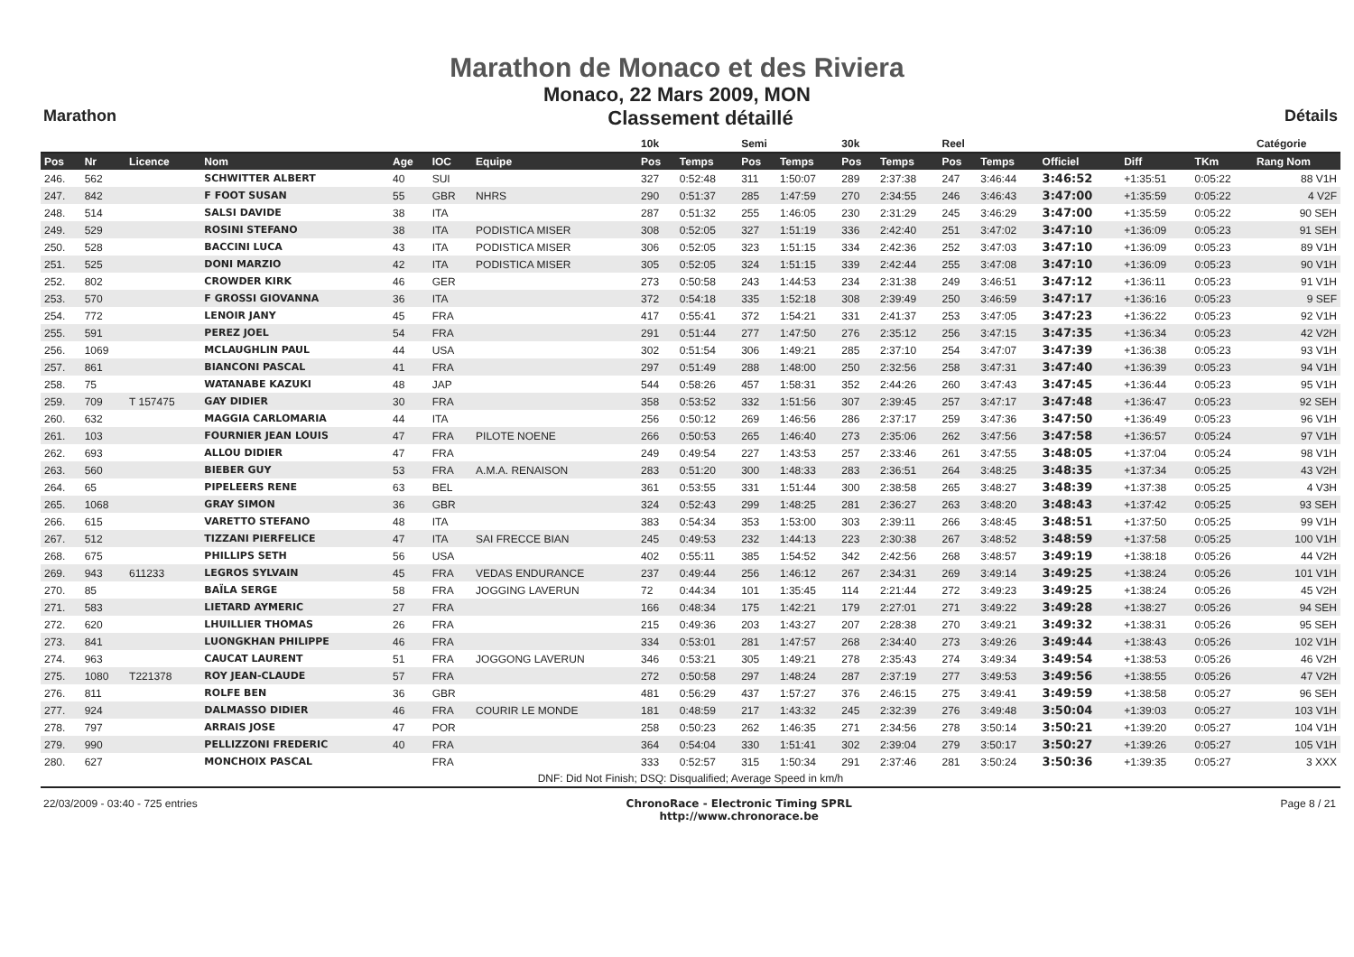Marathon de Monaco et des Riviera
Monaco, 22 Mars 2009, MON
Marathon Classement détaillé Détails
| | | | | | | | 10k | | Semi | | 30k | | Reel | | | | | Catégorie |
| --- | --- | --- | --- | --- | --- | --- | --- | --- | --- | --- | --- | --- | --- | --- | --- | --- | --- | --- |
| Pos | Nr | Licence | Nom | Age | IOC | Equipe | Pos | Temps | Pos | Temps | Pos | Temps | Pos | Temps | Officiel | Diff | TKm | Rang Nom |
| 246. | 562 | | SCHWITTER ALBERT | 40 | SUI | | 327 | 0:52:48 | 311 | 1:50:07 | 289 | 2:37:38 | 247 | 3:46:44 | 3:46:52 | +1:35:51 | 0:05:22 | 88 V1H |
| 247. | 842 | | F FOOT SUSAN | 55 | GBR | NHRS | 290 | 0:51:37 | 285 | 1:47:59 | 270 | 2:34:55 | 246 | 3:46:43 | 3:47:00 | +1:35:59 | 0:05:22 | 4 V2F |
| 248. | 514 | | SALSI DAVIDE | 38 | ITA | | 287 | 0:51:32 | 255 | 1:46:05 | 230 | 2:31:29 | 245 | 3:46:29 | 3:47:00 | +1:35:59 | 0:05:22 | 90 SEH |
| 249. | 529 | | ROSINI STEFANO | 38 | ITA | PODISTICA MISER | 308 | 0:52:05 | 327 | 1:51:19 | 336 | 2:42:40 | 251 | 3:47:02 | 3:47:10 | +1:36:09 | 0:05:23 | 91 SEH |
| 250. | 528 | | BACCINI LUCA | 43 | ITA | PODISTICA MISER | 306 | 0:52:05 | 323 | 1:51:15 | 334 | 2:42:36 | 252 | 3:47:03 | 3:47:10 | +1:36:09 | 0:05:23 | 89 V1H |
| 251. | 525 | | DONI MARZIO | 42 | ITA | PODISTICA MISER | 305 | 0:52:05 | 324 | 1:51:15 | 339 | 2:42:44 | 255 | 3:47:08 | 3:47:10 | +1:36:09 | 0:05:23 | 90 V1H |
| 252. | 802 | | CROWDER KIRK | 46 | GER | | 273 | 0:50:58 | 243 | 1:44:53 | 234 | 2:31:38 | 249 | 3:46:51 | 3:47:12 | +1:36:11 | 0:05:23 | 91 V1H |
| 253. | 570 | | F GROSSI GIOVANNA | 36 | ITA | | 372 | 0:54:18 | 335 | 1:52:18 | 308 | 2:39:49 | 250 | 3:46:59 | 3:47:17 | +1:36:16 | 0:05:23 | 9 SEF |
| 254. | 772 | | LENOIR JANY | 45 | FRA | | 417 | 0:55:41 | 372 | 1:54:21 | 331 | 2:41:37 | 253 | 3:47:05 | 3:47:23 | +1:36:22 | 0:05:23 | 92 V1H |
| 255. | 591 | | PEREZ JOEL | 54 | FRA | | 291 | 0:51:44 | 277 | 1:47:50 | 276 | 2:35:12 | 256 | 3:47:15 | 3:47:35 | +1:36:34 | 0:05:23 | 42 V2H |
| 256. | 1069 | | MCLAUGHLIN PAUL | 44 | USA | | 302 | 0:51:54 | 306 | 1:49:21 | 285 | 2:37:10 | 254 | 3:47:07 | 3:47:39 | +1:36:38 | 0:05:23 | 93 V1H |
| 257. | 861 | | BIANCONI PASCAL | 41 | FRA | | 297 | 0:51:49 | 288 | 1:48:00 | 250 | 2:32:56 | 258 | 3:47:31 | 3:47:40 | +1:36:39 | 0:05:23 | 94 V1H |
| 258. | 75 | | WATANABE KAZUKI | 48 | JAP | | 544 | 0:58:26 | 457 | 1:58:31 | 352 | 2:44:26 | 260 | 3:47:43 | 3:47:45 | +1:36:44 | 0:05:23 | 95 V1H |
| 259. | 709 | T 157475 | GAY DIDIER | 30 | FRA | | 358 | 0:53:52 | 332 | 1:51:56 | 307 | 2:39:45 | 257 | 3:47:17 | 3:47:48 | +1:36:47 | 0:05:23 | 92 SEH |
| 260. | 632 | | MAGGIA CARLOMARIA | 44 | ITA | | 256 | 0:50:12 | 269 | 1:46:56 | 286 | 2:37:17 | 259 | 3:47:36 | 3:47:50 | +1:36:49 | 0:05:23 | 96 V1H |
| 261. | 103 | | FOURNIER JEAN LOUIS | 47 | FRA | PILOTE NOENE | 266 | 0:50:53 | 265 | 1:46:40 | 273 | 2:35:06 | 262 | 3:47:56 | 3:47:58 | +1:36:57 | 0:05:24 | 97 V1H |
| 262. | 693 | | ALLOU DIDIER | 47 | FRA | | 249 | 0:49:54 | 227 | 1:43:53 | 257 | 2:33:46 | 261 | 3:47:55 | 3:48:05 | +1:37:04 | 0:05:24 | 98 V1H |
| 263. | 560 | | BIEBER GUY | 53 | FRA | A.M.A. RENAISON | 283 | 0:51:20 | 300 | 1:48:33 | 283 | 2:36:51 | 264 | 3:48:25 | 3:48:35 | +1:37:34 | 0:05:25 | 43 V2H |
| 264. | 65 | | PIPELEERS RENE | 63 | BEL | | 361 | 0:53:55 | 331 | 1:51:44 | 300 | 2:38:58 | 265 | 3:48:27 | 3:48:39 | +1:37:38 | 0:05:25 | 4 V3H |
| 265. | 1068 | | GRAY SIMON | 36 | GBR | | 324 | 0:52:43 | 299 | 1:48:25 | 281 | 2:36:27 | 263 | 3:48:20 | 3:48:43 | +1:37:42 | 0:05:25 | 93 SEH |
| 266. | 615 | | VARETTO STEFANO | 48 | ITA | | 383 | 0:54:34 | 353 | 1:53:00 | 303 | 2:39:11 | 266 | 3:48:45 | 3:48:51 | +1:37:50 | 0:05:25 | 99 V1H |
| 267. | 512 | | TIZZANI PIERFELICE | 47 | ITA | SAI FRECCE BIAN | 245 | 0:49:53 | 232 | 1:44:13 | 223 | 2:30:38 | 267 | 3:48:52 | 3:48:59 | +1:37:58 | 0:05:25 | 100 V1H |
| 268. | 675 | | PHILLIPS SETH | 56 | USA | | 402 | 0:55:11 | 385 | 1:54:52 | 342 | 2:42:56 | 268 | 3:48:57 | 3:49:19 | +1:38:18 | 0:05:26 | 44 V2H |
| 269. | 943 | 611233 | LEGROS SYLVAIN | 45 | FRA | VEDAS ENDURANCE | 237 | 0:49:44 | 256 | 1:46:12 | 267 | 2:34:31 | 269 | 3:49:14 | 3:49:25 | +1:38:24 | 0:05:26 | 101 V1H |
| 270. | 85 | | BAÏLA SERGE | 58 | FRA | JOGGING LAVERUN | 72 | 0:44:34 | 101 | 1:35:45 | 114 | 2:21:44 | 272 | 3:49:23 | 3:49:25 | +1:38:24 | 0:05:26 | 45 V2H |
| 271. | 583 | | LIETARD AYMERIC | 27 | FRA | | 166 | 0:48:34 | 175 | 1:42:21 | 179 | 2:27:01 | 271 | 3:49:22 | 3:49:28 | +1:38:27 | 0:05:26 | 94 SEH |
| 272. | 620 | | LHUILLIER THOMAS | 26 | FRA | | 215 | 0:49:36 | 203 | 1:43:27 | 207 | 2:28:38 | 270 | 3:49:21 | 3:49:32 | +1:38:31 | 0:05:26 | 95 SEH |
| 273. | 841 | | LUONGKHAN PHILIPPE | 46 | FRA | | 334 | 0:53:01 | 281 | 1:47:57 | 268 | 2:34:40 | 273 | 3:49:26 | 3:49:44 | +1:38:43 | 0:05:26 | 102 V1H |
| 274. | 963 | | CAUCAT LAURENT | 51 | FRA | JOGGONG LAVERUN | 346 | 0:53:21 | 305 | 1:49:21 | 278 | 2:35:43 | 274 | 3:49:34 | 3:49:54 | +1:38:53 | 0:05:26 | 46 V2H |
| 275. | 1080 | T221378 | ROY JEAN-CLAUDE | 57 | FRA | | 272 | 0:50:58 | 297 | 1:48:24 | 287 | 2:37:19 | 277 | 3:49:53 | 3:49:56 | +1:38:55 | 0:05:26 | 47 V2H |
| 276. | 811 | | ROLFE BEN | 36 | GBR | | 481 | 0:56:29 | 437 | 1:57:27 | 376 | 2:46:15 | 275 | 3:49:41 | 3:49:59 | +1:38:58 | 0:05:27 | 96 SEH |
| 277. | 924 | | DALMASSO DIDIER | 46 | FRA | COURIR LE MONDE | 181 | 0:48:59 | 217 | 1:43:32 | 245 | 2:32:39 | 276 | 3:49:48 | 3:50:04 | +1:39:03 | 0:05:27 | 103 V1H |
| 278. | 797 | | ARRAIS JOSE | 47 | POR | | 258 | 0:50:23 | 262 | 1:46:35 | 271 | 2:34:56 | 278 | 3:50:14 | 3:50:21 | +1:39:20 | 0:05:27 | 104 V1H |
| 279. | 990 | | PELLIZZONI FREDERIC | 40 | FRA | | 364 | 0:54:04 | 330 | 1:51:41 | 302 | 2:39:04 | 279 | 3:50:17 | 3:50:27 | +1:39:26 | 0:05:27 | 105 V1H |
| 280. | 627 | | MONCHOIX PASCAL | | FRA | | 333 | 0:52:57 | 315 | 1:50:34 | 291 | 2:37:46 | 281 | 3:50:24 | 3:50:36 | +1:39:35 | 0:05:27 | 3 XXX |
| DNF: Did Not Finish; DSQ: Disqualified; Average Speed in km/h | | | | | | | | | | | | | | | | | | |
22/03/2009 - 03:40 - 725 entries ChronoRace - Electronic Timing SPRL
http://www.chronorace.be Page 8 / 21